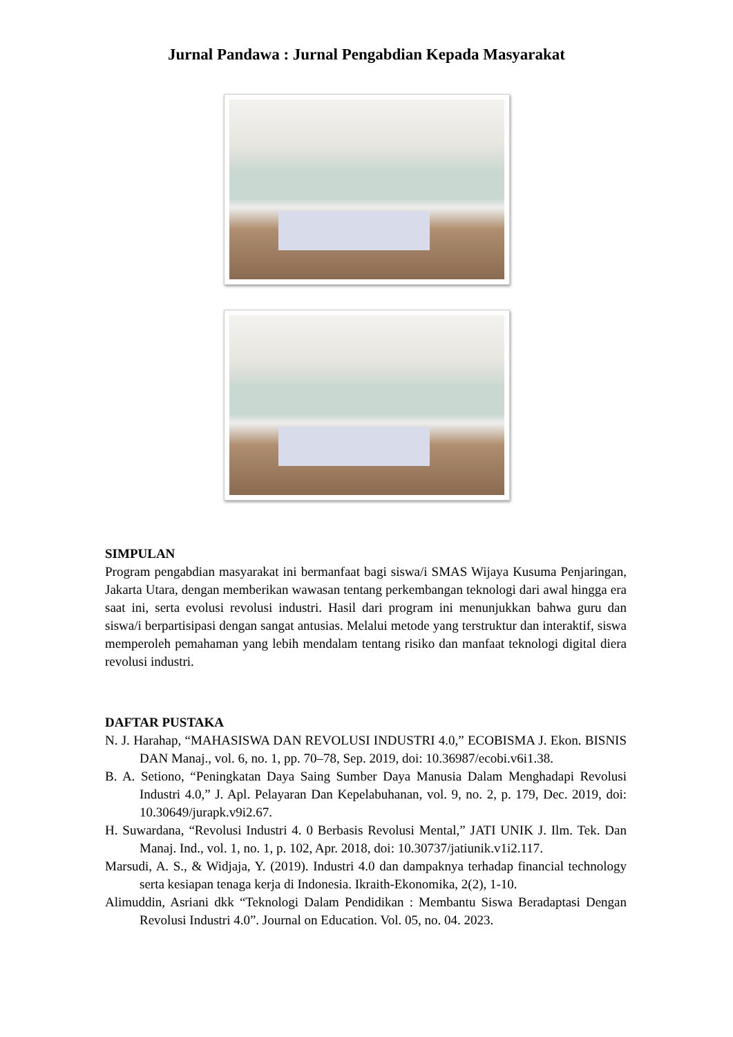Jurnal Pandawa : Jurnal Pengabdian Kepada Masyarakat
SIMPULAN
Program pengabdian masyarakat ini bermanfaat bagi siswa/i SMAS Wijaya Kusuma Penjaringan, Jakarta Utara, dengan memberikan wawasan tentang perkembangan teknologi dari awal hingga era saat ini, serta evolusi revolusi industri. Hasil dari program ini menunjukkan bahwa guru dan siswa/i berpartisipasi dengan sangat antusias. Melalui metode yang terstruktur dan interaktif, siswa memperoleh pemahaman yang lebih mendalam tentang risiko dan manfaat teknologi digital diera revolusi industri.
DAFTAR PUSTAKA
N. J. Harahap, “MAHASISWA DAN REVOLUSI INDUSTRI 4.0,” ECOBISMA J. Ekon. BISNIS DAN Manaj., vol. 6, no. 1, pp. 70–78, Sep. 2019, doi: 10.36987/ecobi.v6i1.38.
B. A. Setiono, “Peningkatan Daya Saing Sumber Daya Manusia Dalam Menghadapi Revolusi Industri 4.0,” J. Apl. Pelayaran Dan Kepelabuhanan, vol. 9, no. 2, p. 179, Dec. 2019, doi: 10.30649/jurapk.v9i2.67.
H. Suwardana, “Revolusi Industri 4. 0 Berbasis Revolusi Mental,” JATI UNIK J. Ilm. Tek. Dan Manaj. Ind., vol. 1, no. 1, p. 102, Apr. 2018, doi: 10.30737/jatiunik.v1i2.117.
Marsudi, A. S., & Widjaja, Y. (2019). Industri 4.0 dan dampaknya terhadap financial technology serta kesiapan tenaga kerja di Indonesia. Ikraith-Ekonomika, 2(2), 1-10.
Alimuddin, Asriani dkk “Teknologi Dalam Pendidikan : Membantu Siswa Beradaptasi Dengan Revolusi Industri 4.0”. Journal on Education. Vol. 05, no. 04. 2023.